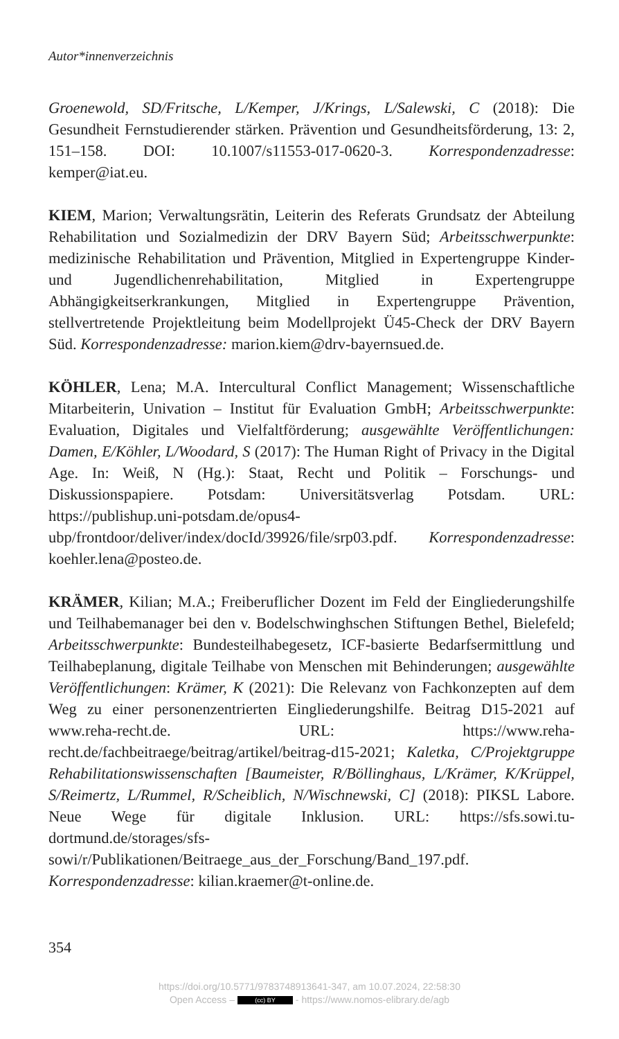Autor*innenverzeichnis
Groenewold, SD/Fritsche, L/Kemper, J/Krings, L/Salewski, C (2018): Die Gesundheit Fernstudierender stärken. Prävention und Gesundheitsförderung, 13: 2, 151–158. DOI: 10.1007/s11553-017-0620-3. Korrespondenzadresse: kemper@iat.eu.
KIEM, Marion; Verwaltungsrätin, Leiterin des Referats Grundsatz der Abteilung Rehabilitation und Sozialmedizin der DRV Bayern Süd; Arbeitsschwerpunkte: medizinische Rehabilitation und Prävention, Mitglied in Expertengruppe Kinder- und Jugendlichenrehabilitation, Mitglied in Expertengruppe Abhängigkeitserkrankungen, Mitglied in Expertengruppe Prävention, stellvertretende Projektleitung beim Modellprojekt Ü45-Check der DRV Bayern Süd. Korrespondenzadresse: marion.kiem@drv-bayernsued.de.
KÖHLER, Lena; M.A. Intercultural Conflict Management; Wissenschaftliche Mitarbeiterin, Univation – Institut für Evaluation GmbH; Arbeitsschwerpunkte: Evaluation, Digitales und Vielfaltförderung; ausgewählte Veröffentlichungen: Damen, E/Köhler, L/Woodard, S (2017): The Human Right of Privacy in the Digital Age. In: Weiß, N (Hg.): Staat, Recht und Politik – Forschungs- und Diskussionspapiere. Potsdam: Universitätsverlag Potsdam. URL: https://publishup.uni-potsdam.de/opus4-ubp/frontdoor/deliver/index/docId/39926/file/srp03.pdf. Korrespondenzadresse: koehler.lena@posteo.de.
KRÄMER, Kilian; M.A.; Freiberuflicher Dozent im Feld der Eingliederungshilfe und Teilhabemanager bei den v. Bodelschwinghschen Stiftungen Bethel, Bielefeld; Arbeitsschwerpunkte: Bundesteilhabegesetz, ICF-basierte Bedarfsermittlung und Teilhabeplanung, digitale Teilhabe von Menschen mit Behinderungen; ausgewählte Veröffentlichungen: Krämer, K (2021): Die Relevanz von Fachkonzepten auf dem Weg zu einer personenzentrierten Eingliederungshilfe. Beitrag D15-2021 auf www.reha-recht.de. URL: https://www.reha-recht.de/fachbeitraege/beitrag/artikel/beitrag-d15-2021; Kaletka, C/Projektgruppe Rehabilitationswissenschaften [Baumeister, R/Böllinghaus, L/Krämer, K/Krüppel, S/Reimertz, L/Rummel, R/Scheiblich, N/Wischnewski, C] (2018): PIKSL Labore. Neue Wege für digitale Inklusion. URL: https://sfs.sowi.tu-dortmund.de/storages/sfs-sowi/r/Publikationen/Beitraege_aus_der_Forschung/Band_197.pdf. Korrespondenzadresse: kilian.kraemer@t-online.de.
354
https://doi.org/10.5771/9783748913641-347, am 10.07.2024, 22:58:30
Open Access – (cc) BY - https://www.nomos-elibrary.de/agb